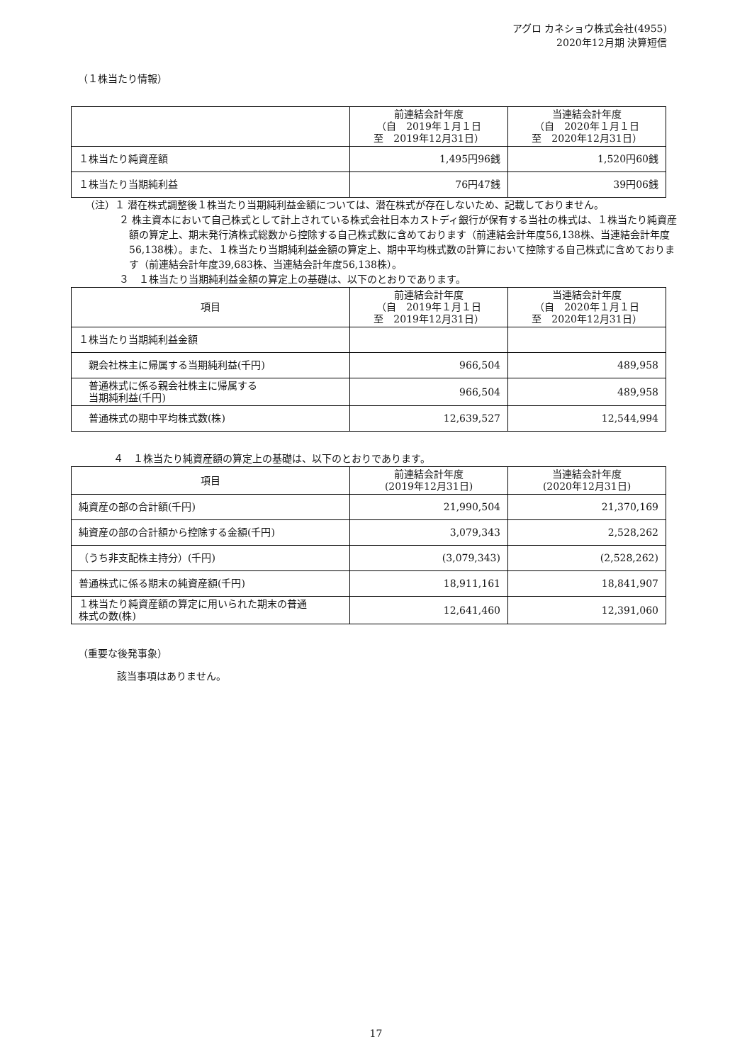アグロ カネショウ株式会社(4955)
2020年12月期 決算短信
（１株当たり情報）
| | 前連結会計年度 （自 2019年１月１日 至 2019年12月31日） | 当連結会計年度 （自 2020年１月１日 至 2020年12月31日） |
| --- | --- | --- |
| １株当たり純資産額 | 1,495円96銭 | 1,520円60銭 |
| １株当たり当期純利益 | 76円47銭 | 39円06銭 |
（注）１ 潜在株式調整後１株当たり当期純利益金額については、潜在株式が存在しないため、記載しておりません。
２ 株主資本において自己株式として計上されている株式会社日本カストディ銀行が保有する当社の株式は、１株当たり純資産額の算定上、期末発行済株式総数から控除する自己株式数に含めております（前連結会計年度56,138株、当連結会計年度56,138株）。また、１株当たり当期純利益金額の算定上、期中平均株式数の計算において控除する自己株式に含めております（前連結会計年度39,683株、当連結会計年度56,138株）。
３　１株当たり当期純利益金額の算定上の基礎は、以下のとおりであります。
| 項目 | 前連結会計年度 （自 2019年１月１日 至 2019年12月31日） | 当連結会計年度 （自 2020年１月１日 至 2020年12月31日） |
| --- | --- | --- |
| １株当たり当期純利益金額 | | |
| 親会社株主に帰属する当期純利益(千円) | 966,504 | 489,958 |
| 普通株式に係る親会社株主に帰属する 当期純利益(千円) | 966,504 | 489,958 |
| 普通株式の期中平均株式数(株) | 12,639,527 | 12,544,994 |
４　１株当たり純資産額の算定上の基礎は、以下のとおりであります。
| 項目 | 前連結会計年度 (2019年12月31日) | 当連結会計年度 (2020年12月31日) |
| --- | --- | --- |
| 純資産の部の合計額(千円) | 21,990,504 | 21,370,169 |
| 純資産の部の合計額から控除する金額(千円) | 3,079,343 | 2,528,262 |
| （うち非支配株主持分）(千円) | (3,079,343) | (2,528,262) |
| 普通株式に係る期末の純資産額(千円) | 18,911,161 | 18,841,907 |
| １株当たり純資産額の算定に用いられた期末の普通 株式の数(株) | 12,641,460 | 12,391,060 |
（重要な後発事象）
該当事項はありません。
17